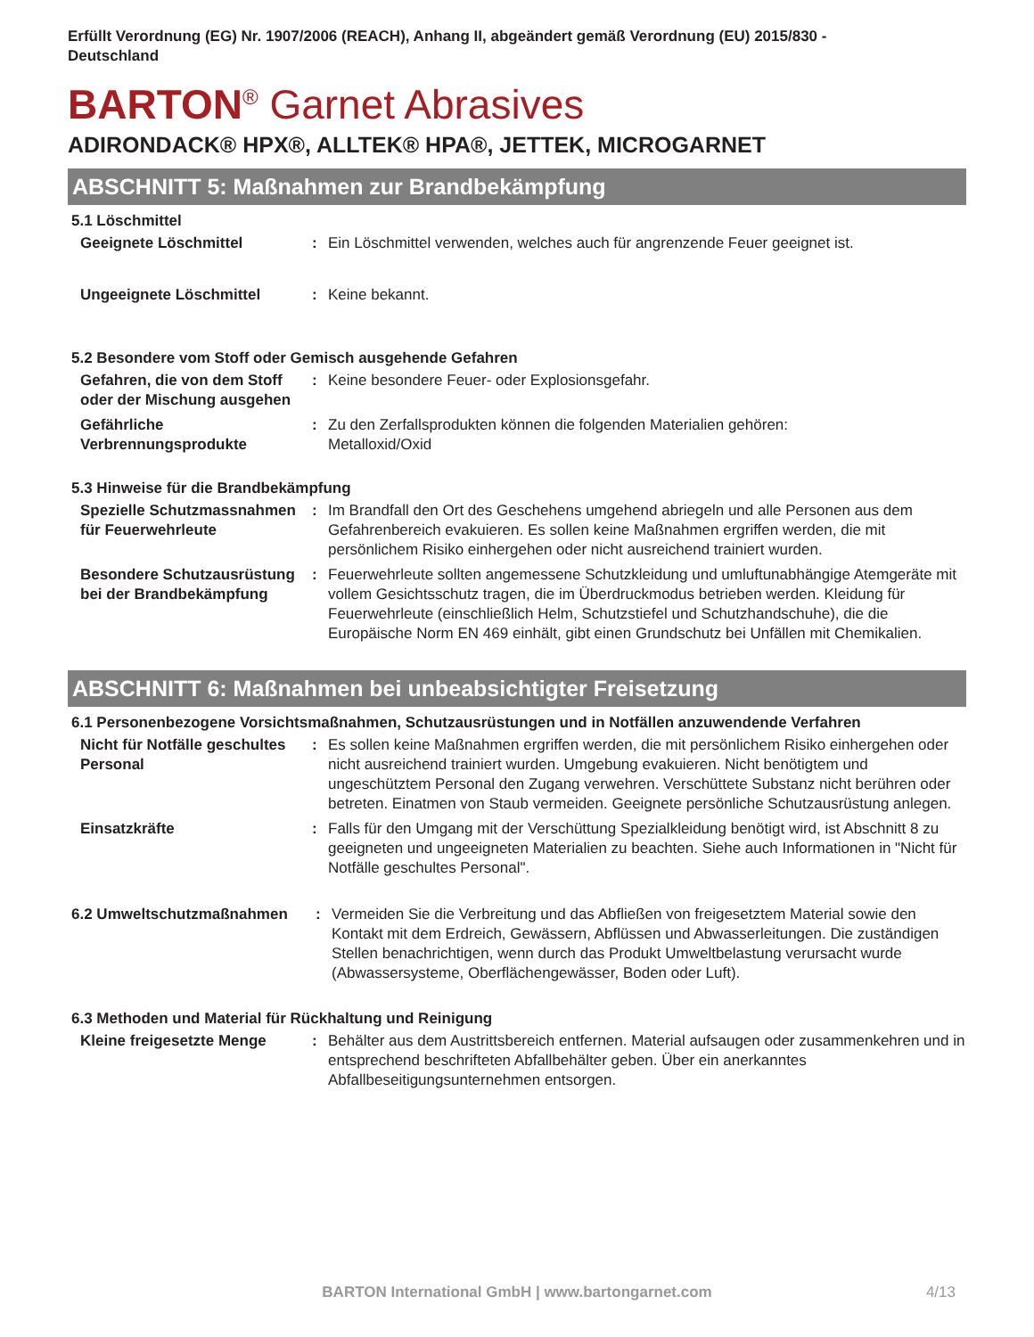Erfüllt Verordnung (EG) Nr. 1907/2006 (REACH), Anhang II, abgeändert gemäß Verordnung (EU) 2015/830 -
Deutschland
BARTON<sup>®</sup> Garnet Abrasives
ADIRONDACK® HPX®, ALLTEK® HPA®, JETTEK, MICROGARNET
ABSCHNITT 5: Maßnahmen zur Brandbekämpfung
5.1 Löschmittel
Geeignete Löschmittel : Ein Löschmittel verwenden, welches auch für angrenzende Feuer geeignet ist.
Ungeeignete Löschmittel : Keine bekannt.
5.2 Besondere vom Stoff oder Gemisch ausgehende Gefahren
Gefahren, die von dem Stoff oder der Mischung ausgehen
: Keine besondere Feuer- oder Explosionsgefahr.
Gefährliche Verbrennungsprodukte
: Zu den Zerfallsprodukten können die folgenden Materialien gehören:
Metalloxid/Oxid
5.3 Hinweise für die Brandbekämpfung
Spezielle Schutzmassnahmen für Feuerwehrleute
: Im Brandfall den Ort des Geschehens umgehend abriegeln und alle Personen aus dem Gefahrenbereich evakuieren. Es sollen keine Maßnahmen ergriffen werden, die mit persönlichem Risiko einhergehen oder nicht ausreichend trainiert wurden.
Besondere Schutzausrüstung bei der Brandbekämpfung
: Feuerwehrleute sollten angemessene Schutzkleidung und umluftunabhängige Atemgeräte mit vollem Gesichtsschutz tragen, die im Überdruckmodus betrieben werden. Kleidung für Feuerwehrleute (einschließlich Helm, Schutzstiefel und Schutzhandschuhe), die die Europäische Norm EN 469 einhält, gibt einen Grundschutz bei Unfällen mit Chemikalien.
ABSCHNITT 6: Maßnahmen bei unbeabsichtigter Freisetzung
6.1 Personenbezogene Vorsichtsmaßnahmen, Schutzausrüstungen und in Notfällen anzuwendende Verfahren
Nicht für Notfälle geschultes Personal
: Es sollen keine Maßnahmen ergriffen werden, die mit persönlichem Risiko einhergehen oder nicht ausreichend trainiert wurden. Umgebung evakuieren. Nicht benötigtem und ungeschütztem Personal den Zugang verwehren. Verschüttete Substanz nicht berühren oder betreten. Einatmen von Staub vermeiden. Geeignete persönliche Schutzausrüstung anlegen.
Einsatzkräfte : Falls für den Umgang mit der Verschüttung Spezialkleidung benötigt wird, ist Abschnitt 8 zu geeigneten und ungeeigneten Materialien zu beachten. Siehe auch Informationen in "Nicht für Notfälle geschultes Personal".
6.2 Umweltschutzmaßnahmen : Vermeiden Sie die Verbreitung und das Abfließen von freigesetztem Material sowie den Kontakt mit dem Erdreich, Gewässern, Abflüssen und Abwasserleitungen. Die zuständigen Stellen benachrichtigen, wenn durch das Produkt Umweltbelastung verursacht wurde (Abwassersysteme, Oberflächengewässer, Boden oder Luft).
6.3 Methoden und Material für Rückhaltung und Reinigung
Kleine freigesetzte Menge : Behälter aus dem Austrittsbereich entfernen. Material aufsaugen oder zusammenkehren und in entsprechend beschrifteten Abfallbehälter geben. Über ein anerkanntes Abfallbeseitigungsunternehmen entsorgen.
BARTON International GmbH | www.bartongarnet.com 4/13